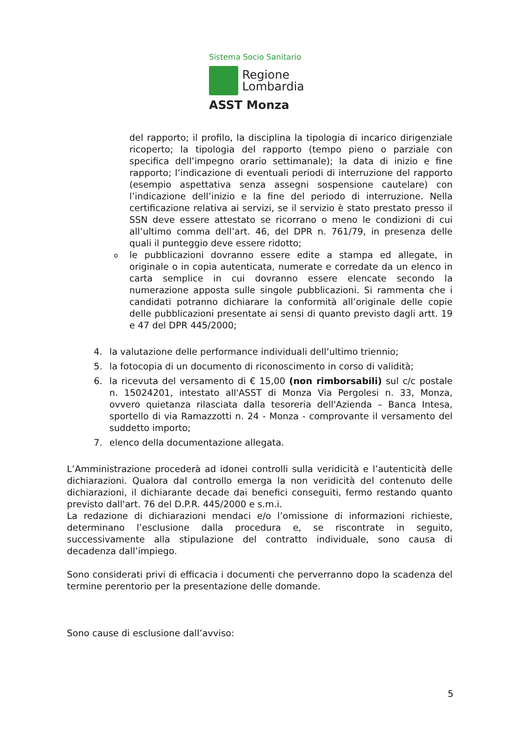Sistema Socio Sanitario
Regione
Lombardia
ASST Monza
del rapporto; il profilo, la disciplina la tipologia di incarico dirigenziale ricoperto; la tipologia del rapporto (tempo pieno o parziale con specifica dell’impegno orario settimanale); la data di inizio e fine rapporto; l’indicazione di eventuali periodi di interruzione del rapporto (esempio aspettativa senza assegni sospensione cautelare) con l’indicazione dell’inizio e la fine del periodo di interruzione. Nella certificazione relativa ai servizi, se il servizio è stato prestato presso il SSN deve essere attestato se ricorrano o meno le condizioni di cui all’ultimo comma dell’art. 46, del DPR n. 761/79, in presenza delle quali il punteggio deve essere ridotto;
o
le pubblicazioni dovranno essere edite a stampa ed allegate, in originale o in copia autenticata, numerate e corredate da un elenco in carta semplice in cui dovranno essere elencate secondo la numerazione apposta sulle singole pubblicazioni. Si rammenta che i candidati potranno dichiarare la conformità all’originale delle copie delle pubblicazioni presentate ai sensi di quanto previsto dagli artt. 19 e 47 del DPR 445/2000;
4. la valutazione delle performance individuali dell’ultimo triennio;
5. la fotocopia di un documento di riconoscimento in corso di validità;
6. la ricevuta del versamento di € 15,00 (non rimborsabili) sul c/c postale n. 15024201, intestato all'ASST di Monza Via Pergolesi n. 33, Monza, ovvero quietanza rilasciata dalla tesoreria dell'Azienda – Banca Intesa, sportello di via Ramazzotti n. 24 - Monza - comprovante il versamento del suddetto importo;
7. elenco della documentazione allegata.
L’Amministrazione procederà ad idonei controlli sulla veridicità e l’autenticità delle dichiarazioni. Qualora dal controllo emerga la non veridicità del contenuto delle dichiarazioni, il dichiarante decade dai benefici conseguiti, fermo restando quanto previsto dall'art. 76 del D.P.R. 445/2000 e s.m.i.
La redazione di dichiarazioni mendaci e/o l’omissione di informazioni richieste, determinano l’esclusione dalla procedura e, se riscontrate in seguito, successivamente alla stipulazione del contratto individuale, sono causa di decadenza dall’impiego.
Sono considerati privi di efficacia i documenti che perverranno dopo la scadenza del termine perentorio per la presentazione delle domande.
Sono cause di esclusione dall’avviso:
5